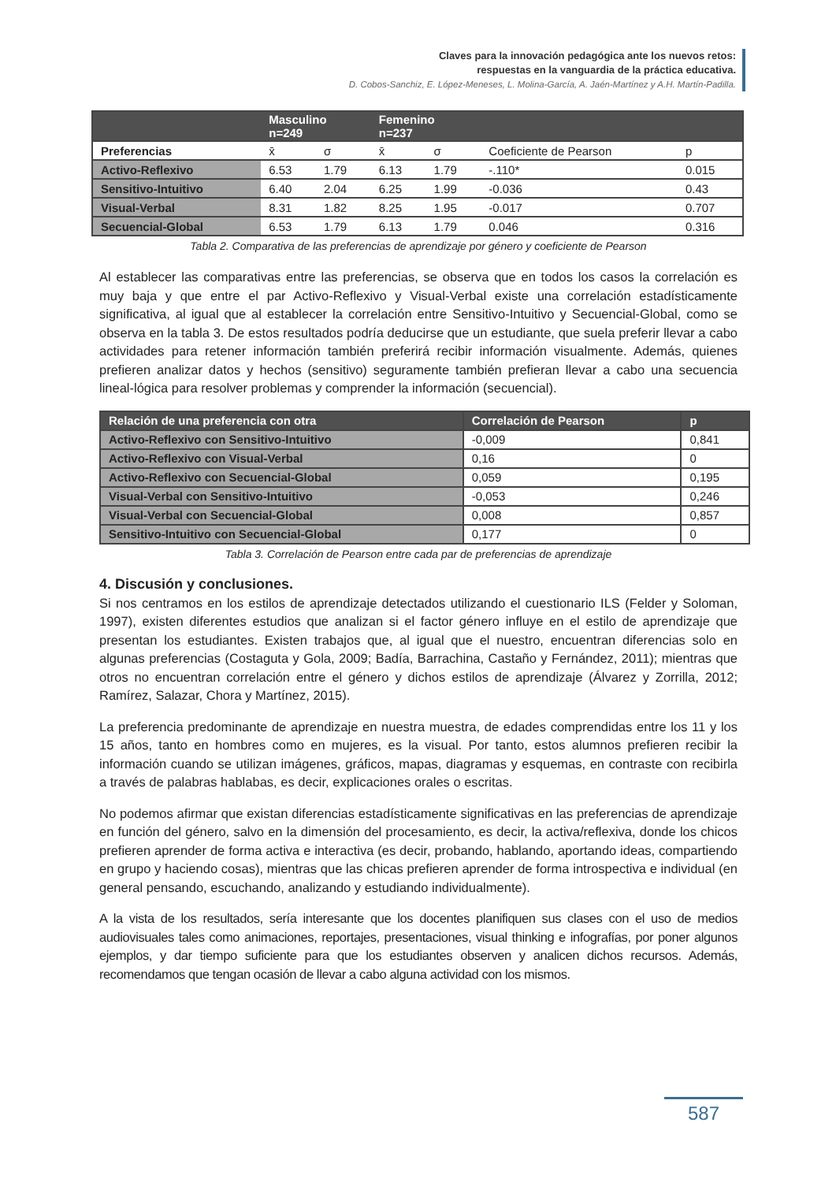Claves para la innovación pedagógica ante los nuevos retos:
respuestas en la vanguardia de la práctica educativa.
D. Cobos-Sanchiz, E. López-Meneses, L. Molina-García, A. Jaén-Martínez y A.H. Martín-Padilla.
| | Masculino n=249 | | Femenino n=237 | | | |
| --- | --- | --- | --- | --- | --- | --- |
| Preferencias | x̄ | σ | x̄ | σ | Coeficiente de Pearson | p |
| Activo-Reflexivo | 6.53 | 1.79 | 6.13 | 1.79 | -.110* | 0.015 |
| Sensitivo-Intuitivo | 6.40 | 2.04 | 6.25 | 1.99 | -0.036 | 0.43 |
| Visual-Verbal | 8.31 | 1.82 | 8.25 | 1.95 | -0.017 | 0.707 |
| Secuencial-Global | 6.53 | 1.79 | 6.13 | 1.79 | 0.046 | 0.316 |
Tabla 2. Comparativa de las preferencias de aprendizaje por género y coeficiente de Pearson
Al establecer las comparativas entre las preferencias, se observa que en todos los casos la correlación es muy baja y que entre el par Activo-Reflexivo y Visual-Verbal existe una correlación estadísticamente significativa, al igual que al establecer la correlación entre Sensitivo-Intuitivo y Secuencial-Global, como se observa en la tabla 3. De estos resultados podría deducirse que un estudiante, que suela preferir llevar a cabo actividades para retener información también preferirá recibir información visualmente. Además, quienes prefieren analizar datos y hechos (sensitivo) seguramente también prefieran llevar a cabo una secuencia lineal-lógica para resolver problemas y comprender la información (secuencial).
| Relación de una preferencia con otra | Correlación de Pearson | p |
| --- | --- | --- |
| Activo-Reflexivo con Sensitivo-Intuitivo | -0,009 | 0,841 |
| Activo-Reflexivo con Visual-Verbal | 0,16 | 0 |
| Activo-Reflexivo con Secuencial-Global | 0,059 | 0,195 |
| Visual-Verbal con Sensitivo-Intuitivo | -0,053 | 0,246 |
| Visual-Verbal con Secuencial-Global | 0,008 | 0,857 |
| Sensitivo-Intuitivo con Secuencial-Global | 0,177 | 0 |
Tabla 3. Correlación de Pearson entre cada par de preferencias de aprendizaje
4. Discusión y conclusiones.
Si nos centramos en los estilos de aprendizaje detectados utilizando el cuestionario ILS (Felder y Soloman, 1997), existen diferentes estudios que analizan si el factor género influye en el estilo de aprendizaje que presentan los estudiantes. Existen trabajos que, al igual que el nuestro, encuentran diferencias solo en algunas preferencias (Costaguta y Gola, 2009; Badía, Barrachina, Castaño y Fernández, 2011); mientras que otros no encuentran correlación entre el género y dichos estilos de aprendizaje (Álvarez y Zorrilla, 2012; Ramírez, Salazar, Chora y Martínez, 2015).
La preferencia predominante de aprendizaje en nuestra muestra, de edades comprendidas entre los 11 y los 15 años, tanto en hombres como en mujeres, es la visual. Por tanto, estos alumnos prefieren recibir la información cuando se utilizan imágenes, gráficos, mapas, diagramas y esquemas, en contraste con recibirla a través de palabras hablabas, es decir, explicaciones orales o escritas.
No podemos afirmar que existan diferencias estadísticamente significativas en las preferencias de aprendizaje en función del género, salvo en la dimensión del procesamiento, es decir, la activa/reflexiva, donde los chicos prefieren aprender de forma activa e interactiva (es decir, probando, hablando, aportando ideas, compartiendo en grupo y haciendo cosas), mientras que las chicas prefieren aprender de forma introspectiva e individual (en general pensando, escuchando, analizando y estudiando individualmente).
A la vista de los resultados, sería interesante que los docentes planifiquen sus clases con el uso de medios audiovisuales tales como animaciones, reportajes, presentaciones, visual thinking e infografías, por poner algunos ejemplos, y dar tiempo suficiente para que los estudiantes observen y analicen dichos recursos. Además, recomendamos que tengan ocasión de llevar a cabo alguna actividad con los mismos.
587